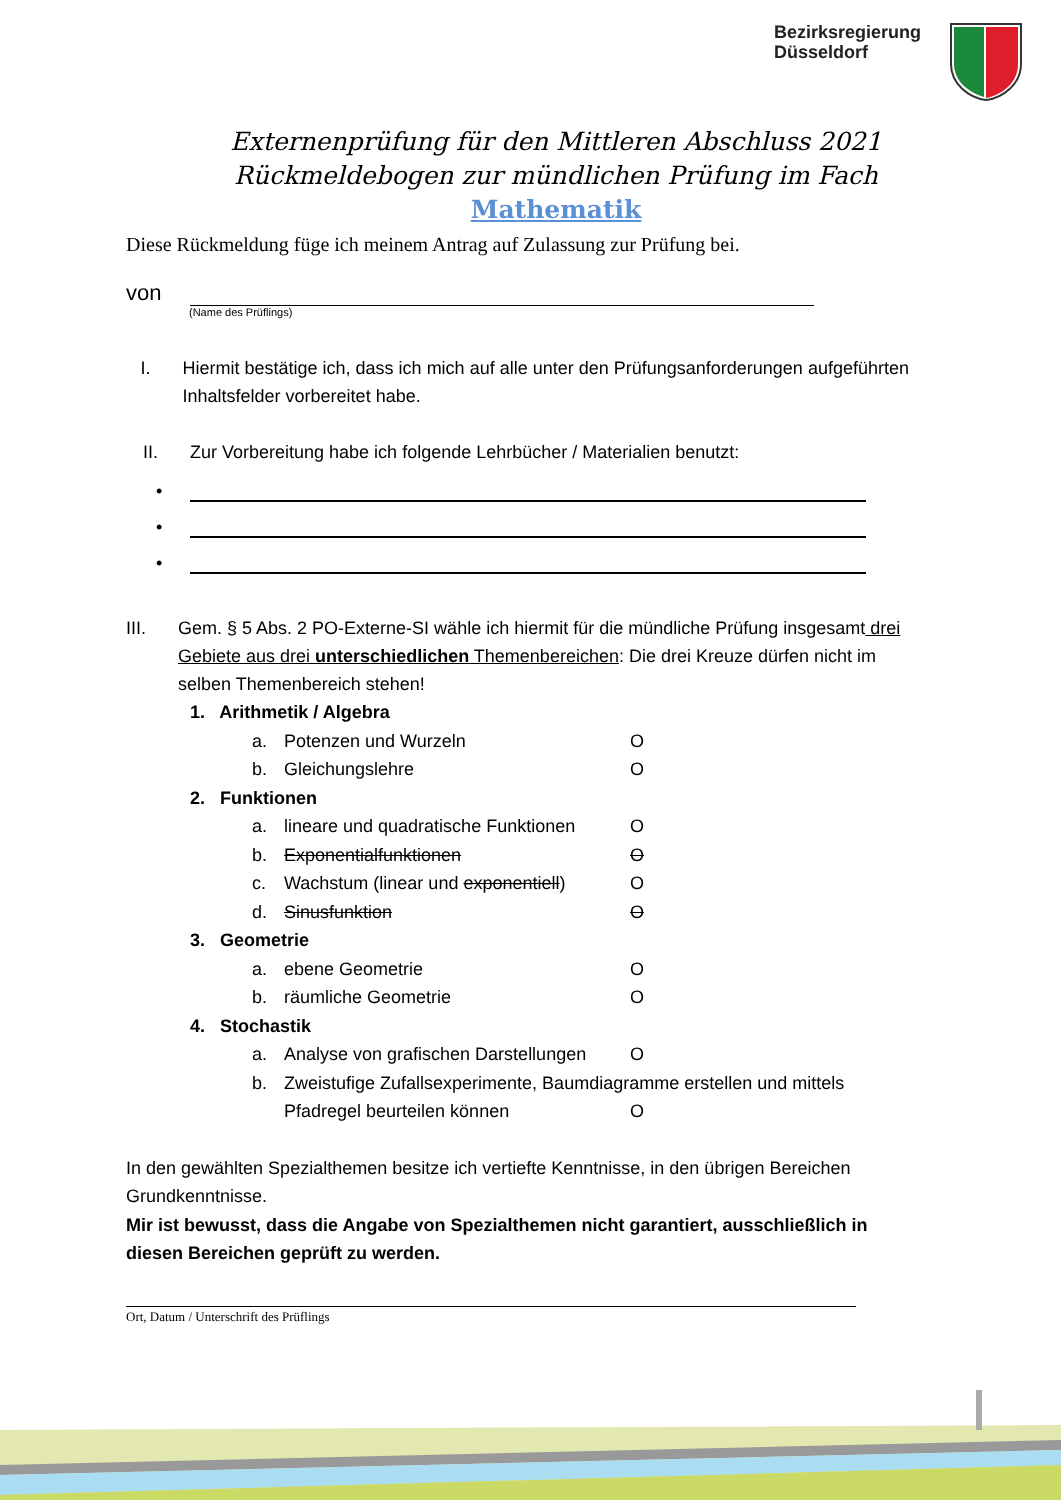Bezirksregierung
Düsseldorf
Externenprüfung für den Mittleren Abschluss 2021
Rückmeldebogen zur mündlichen Prüfung im Fach
Mathematik
Diese Rückmeldung füge ich meinem Antrag auf Zulassung zur Prüfung bei.
von
(Name des Prüflings)
I. Hiermit bestätige ich, dass ich mich auf alle unter den Prüfungsanforderungen aufgeführten Inhaltsfelder vorbereitet habe.
II. Zur Vorbereitung habe ich folgende Lehrbücher / Materialien benutzt:
•
•
•
III. Gem. § 5 Abs. 2 PO-Externe-SI wähle ich hiermit für die mündliche Prüfung insgesamt drei Gebiete aus drei unterschiedlichen Themenbereichen: Die drei Kreuze dürfen nicht im selben Themenbereich stehen!
1. Arithmetik / Algebra
a. Potenzen und Wurzeln O
b. Gleichungslehre O
2. Funktionen
a. lineare und quadratische Funktionen O
b. Exponentialfunktionen O
c. Wachstum (linear und exponentiell) O
d. Sinusfunktion O
3. Geometrie
a. ebene Geometrie O
b. räumliche Geometrie O
4. Stochastik
a. Analyse von grafischen Darstellungen O
b. Zweistufige Zufallsexperimente, Baumdiagramme erstellen und mittels
Pfadregel beurteilen können O
In den gewählten Spezialthemen besitze ich vertiefte Kenntnisse, in den übrigen Bereichen Grundkenntnisse.
Mir ist bewusst, dass die Angabe von Spezialthemen nicht garantiert, ausschließlich in diesen Bereichen geprüft zu werden.
Ort, Datum / Unterschrift des Prüflings